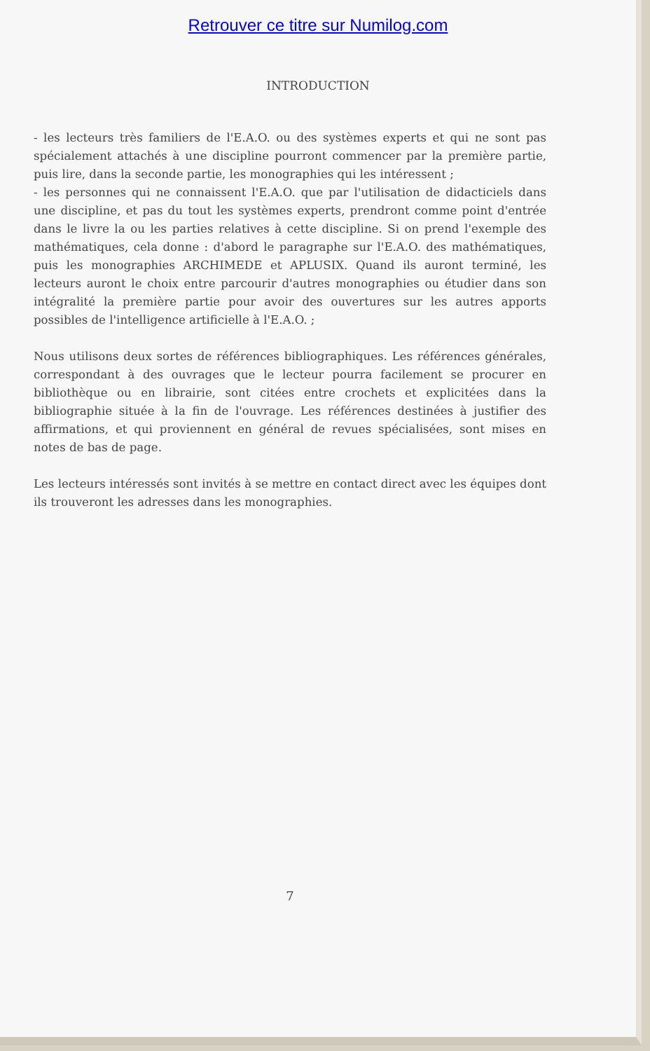Retrouver ce titre sur Numilog.com
INTRODUCTION
- les lecteurs très familiers de l'E.A.O. ou des systèmes experts et qui ne sont pas spécialement attachés à une discipline pourront commencer par la première partie, puis lire, dans la seconde partie, les monographies qui les intéressent ;
- les personnes qui ne connaissent l'E.A.O. que par l'utilisation de didacticiels dans une discipline, et pas du tout les systèmes experts, prendront comme point d'entrée dans le livre la ou les parties relatives à cette discipline. Si on prend l'exemple des mathématiques, cela donne : d'abord le paragraphe sur l'E.A.O. des mathématiques, puis les monographies ARCHIMEDE et APLUSIX. Quand ils auront terminé, les lecteurs auront le choix entre parcourir d'autres monographies ou étudier dans son intégralité la première partie pour avoir des ouvertures sur les autres apports possibles de l'intelligence artificielle à l'E.A.O. ;
Nous utilisons deux sortes de références bibliographiques. Les références générales, correspondant à des ouvrages que le lecteur pourra facilement se procurer en bibliothèque ou en librairie, sont citées entre crochets et explicitées dans la bibliographie située à la fin de l'ouvrage. Les références destinées à justifier des affirmations, et qui proviennent en général de revues spécialisées, sont mises en notes de bas de page.
Les lecteurs intéressés sont invités à se mettre en contact direct avec les équipes dont ils trouveront les adresses dans les monographies.
7